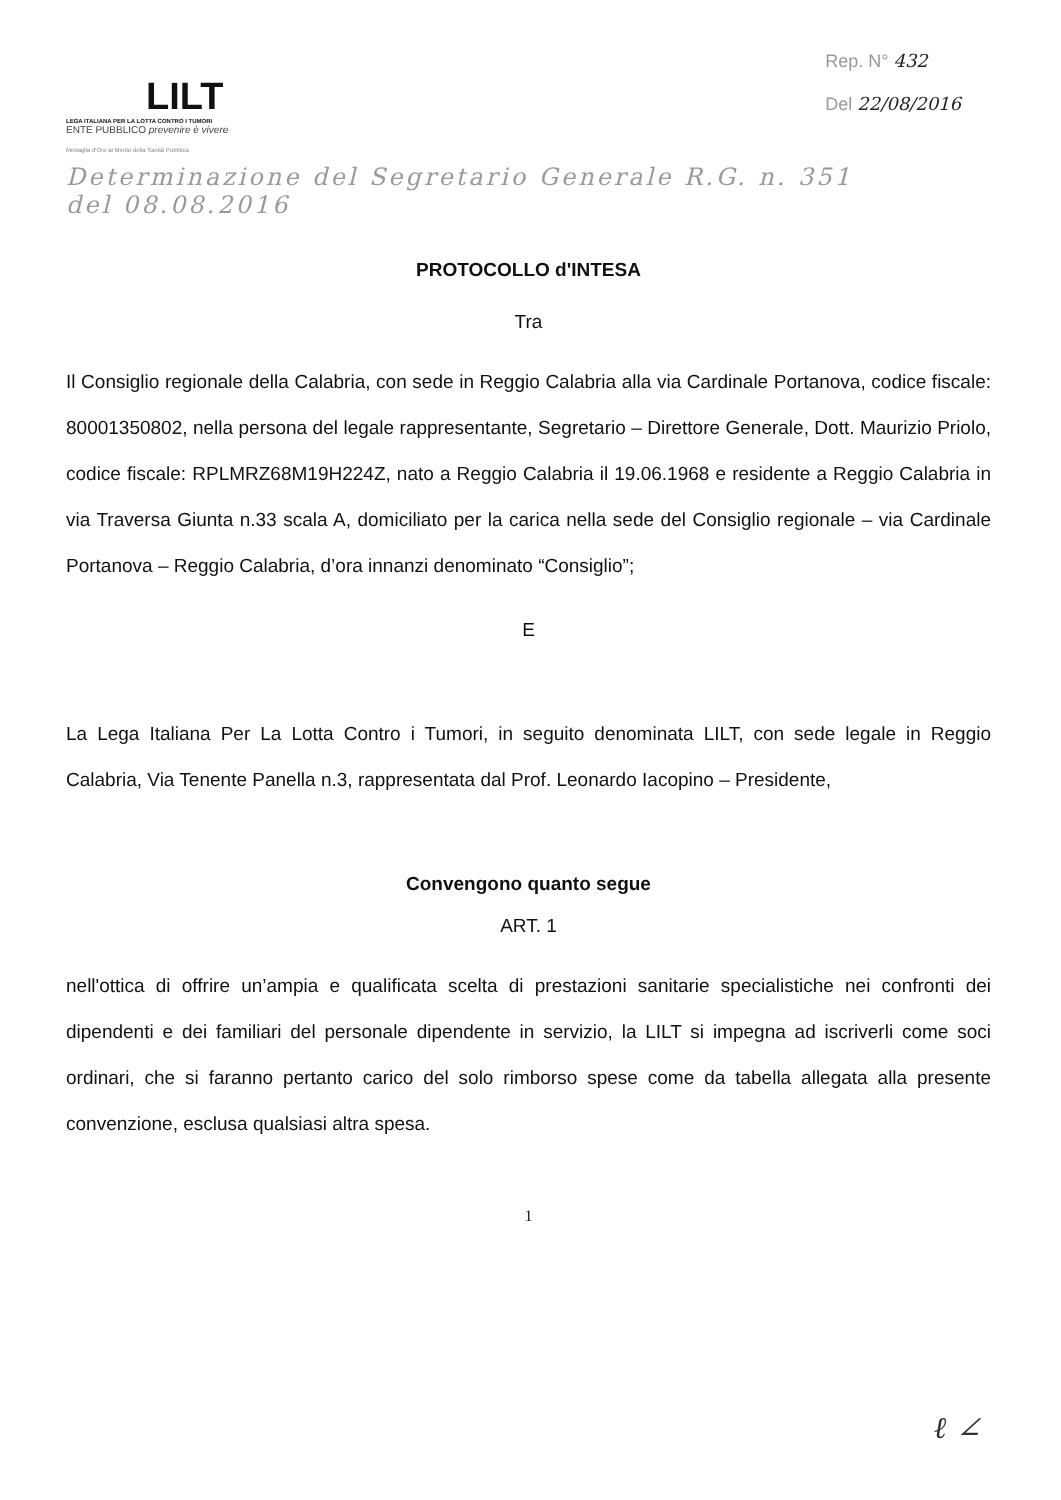LILT
LEGA ITALIANA PER LA LOTTA CONTRO I TUMORI
ENTE PUBBLICO prevenire è vivere
Medaglia d'Oro al Merito della Sanità Pubblica
Rep. N° 432
Del 22/08/2016
Determinazione del Segretario Generale R.G. n. 351
del 08.08.2016
PROTOCOLLO d'INTESA
Tra
Il Consiglio regionale della Calabria, con sede in Reggio Calabria alla via Cardinale Portanova, codice fiscale: 80001350802, nella persona del legale rappresentante, Segretario – Direttore Generale, Dott. Maurizio Priolo, codice fiscale: RPLMRZ68M19H224Z, nato a Reggio Calabria il 19.06.1968 e residente a Reggio Calabria in via Traversa Giunta n.33 scala A, domiciliato per la carica nella sede del Consiglio regionale – via Cardinale Portanova – Reggio Calabria, d’ora innanzi denominato “Consiglio”;
E
La Lega Italiana Per La Lotta Contro i Tumori, in seguito denominata LILT, con sede legale in Reggio Calabria, Via Tenente Panella n.3, rappresentata dal Prof. Leonardo Iacopino – Presidente,
Convengono quanto segue
ART. 1
nell'ottica di offrire un’ampia e qualificata scelta di prestazioni sanitarie specialistiche nei confronti dei dipendenti e dei familiari del personale dipendente in servizio, la LILT si impegna ad iscriverli come soci ordinari, che si faranno pertanto carico del solo rimborso spese come da tabella allegata alla presente convenzione, esclusa qualsiasi altra spesa.
1
ℓ ∠